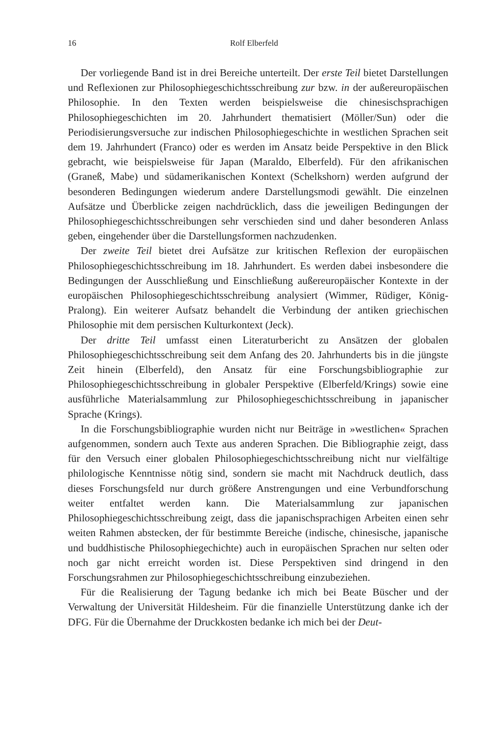16 Rolf Elberfeld
Der vorliegende Band ist in drei Bereiche unterteilt. Der erste Teil bietet Darstellungen und Reflexionen zur Philosophiegeschichtsschreibung zur bzw. in der außereuropäischen Philosophie. In den Texten werden beispielsweise die chinesischsprachigen Philosophiegeschichten im 20. Jahrhundert thematisiert (Möller/Sun) oder die Periodisierungsversuche zur indischen Philosophiegeschichte in westlichen Sprachen seit dem 19. Jahrhundert (Franco) oder es werden im Ansatz beide Perspektive in den Blick gebracht, wie beispielsweise für Japan (Maraldo, Elberfeld). Für den afrikanischen (Graneß, Mabe) und südamerikanischen Kontext (Schelkshorn) werden aufgrund der besonderen Bedingungen wiederum andere Darstellungsmodi gewählt. Die einzelnen Aufsätze und Überblicke zeigen nachdrücklich, dass die jeweiligen Bedingungen der Philosophiegeschichtsschreibungen sehr verschieden sind und daher besonderen Anlass geben, eingehender über die Darstellungsformen nachzudenken.
Der zweite Teil bietet drei Aufsätze zur kritischen Reflexion der europäischen Philosophiegeschichtsschreibung im 18. Jahrhundert. Es werden dabei insbesondere die Bedingungen der Ausschließung und Einschließung außereuropäischer Kontexte in der europäischen Philosophiegeschichtsschreibung analysiert (Wimmer, Rüdiger, König-Pralong). Ein weiterer Aufsatz behandelt die Verbindung der antiken griechischen Philosophie mit dem persischen Kulturkontext (Jeck).
Der dritte Teil umfasst einen Literaturbericht zu Ansätzen der globalen Philosophiegeschichtsschreibung seit dem Anfang des 20. Jahrhunderts bis in die jüngste Zeit hinein (Elberfeld), den Ansatz für eine Forschungsbibliographie zur Philosophiegeschichtsschreibung in globaler Perspektive (Elberfeld/Krings) sowie eine ausführliche Materialsammlung zur Philosophiegeschichtsschreibung in japanischer Sprache (Krings).
In die Forschungsbibliographie wurden nicht nur Beiträge in »westlichen« Sprachen aufgenommen, sondern auch Texte aus anderen Sprachen. Die Bibliographie zeigt, dass für den Versuch einer globalen Philosophiegeschichtsschreibung nicht nur vielfältige philologische Kenntnisse nötig sind, sondern sie macht mit Nachdruck deutlich, dass dieses Forschungsfeld nur durch größere Anstrengungen und eine Verbundforschung weiter entfaltet werden kann. Die Materialsammlung zur japanischen Philosophiegeschichtsschreibung zeigt, dass die japanischsprachigen Arbeiten einen sehr weiten Rahmen abstecken, der für bestimmte Bereiche (indische, chinesische, japanische und buddhistische Philosophiegechichte) auch in europäischen Sprachen nur selten oder noch gar nicht erreicht worden ist. Diese Perspektiven sind dringend in den Forschungsrahmen zur Philosophiegeschichtsschreibung einzubeziehen.
Für die Realisierung der Tagung bedanke ich mich bei Beate Büscher und der Verwaltung der Universität Hildesheim. Für die finanzielle Unterstützung danke ich der DFG. Für die Übernahme der Druckkosten bedanke ich mich bei der Deut-